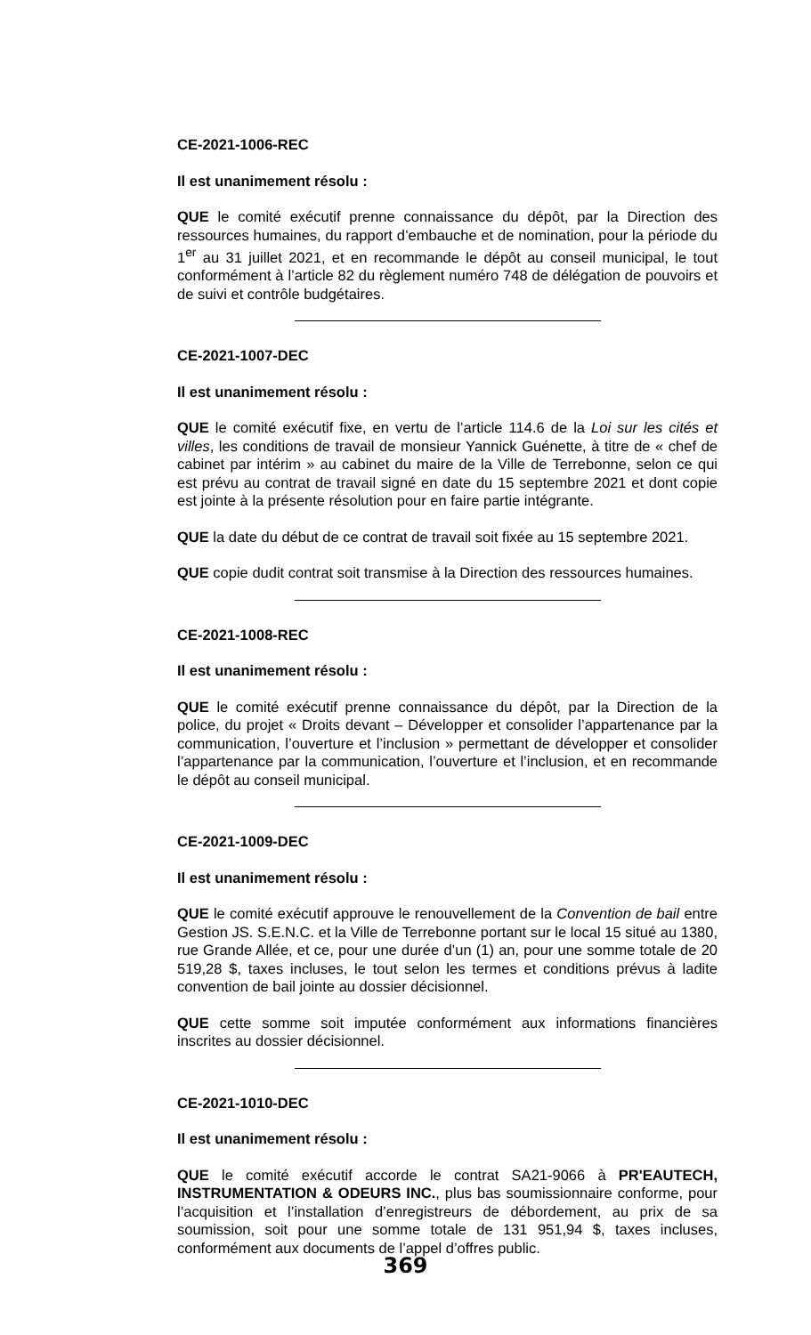CE-2021-1006-REC
Il est unanimement résolu :
QUE le comité exécutif prenne connaissance du dépôt, par la Direction des ressources humaines, du rapport d’embauche et de nomination, pour la période du 1<sup>er</sup> au 31 juillet 2021, et en recommande le dépôt au conseil municipal, le tout conformément à l’article 82 du règlement numéro 748 de délégation de pouvoirs et de suivi et contrôle budgétaires.
CE-2021-1007-DEC
Il est unanimement résolu :
QUE le comité exécutif fixe, en vertu de l’article 114.6 de la Loi sur les cités et villes, les conditions de travail de monsieur Yannick Guénette, à titre de « chef de cabinet par intérim » au cabinet du maire de la Ville de Terrebonne, selon ce qui est prévu au contrat de travail signé en date du 15 septembre 2021 et dont copie est jointe à la présente résolution pour en faire partie intégrante.
QUE la date du début de ce contrat de travail soit fixée au 15 septembre 2021.
QUE copie dudit contrat soit transmise à la Direction des ressources humaines.
CE-2021-1008-REC
Il est unanimement résolu :
QUE le comité exécutif prenne connaissance du dépôt, par la Direction de la police, du projet « Droits devant – Développer et consolider l’appartenance par la communication, l’ouverture et l’inclusion » permettant de développer et consolider l’appartenance par la communication, l’ouverture et l’inclusion, et en recommande le dépôt au conseil municipal.
CE-2021-1009-DEC
Il est unanimement résolu :
QUE le comité exécutif approuve le renouvellement de la Convention de bail entre Gestion JS. S.E.N.C. et la Ville de Terrebonne portant sur le local 15 situé au 1380, rue Grande Allée, et ce, pour une durée d’un (1) an, pour une somme totale de 20 519,28 $, taxes incluses, le tout selon les termes et conditions prévus à ladite convention de bail jointe au dossier décisionnel.
QUE cette somme soit imputée conformément aux informations financières inscrites au dossier décisionnel.
CE-2021-1010-DEC
Il est unanimement résolu :
QUE le comité exécutif accorde le contrat SA21-9066 à PR'EAUTECH, INSTRUMENTATION & ODEURS INC., plus bas soumissionnaire conforme, pour l’acquisition et l’installation d’enregistreurs de débordement, au prix de sa soumission, soit pour une somme totale de 131 951,94 $, taxes incluses, conformément aux documents de l’appel d’offres public.
369